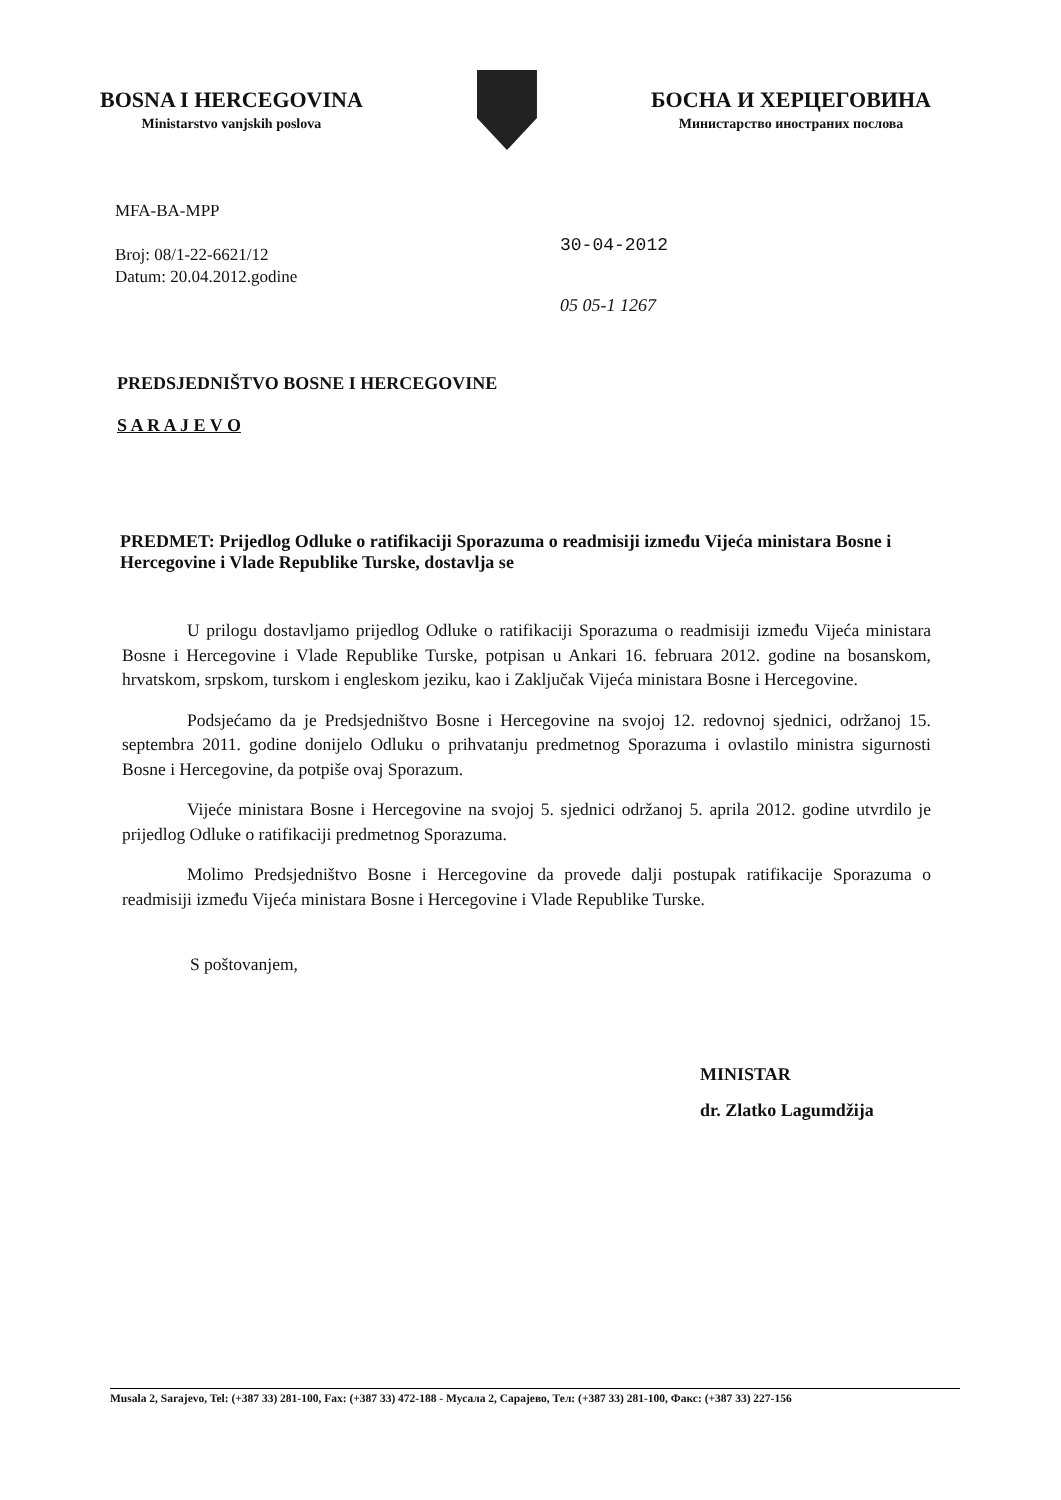BOSNA I HERCEGOVINA
Ministarstvo vanjskih poslova
БОСНА И ХЕРЦЕГОВИНА
Министарство иностраних послова
MFA-BA-MPP
Broj: 08/1-22-6621/12
Datum: 20.04.2012.godine
30-04-2012
05 05-1 1267
PREDSJEDNIŠTVO BOSNE I HERCEGOVINE
S A R A J E V O
PREDMET: Prijedlog Odluke o ratifikaciji Sporazuma o readmisiji između Vijeća ministara Bosne i Hercegovine i Vlade Republike Turske, dostavlja se
U prilogu dostavljamo prijedlog Odluke o ratifikaciji Sporazuma o readmisiji između Vijeća ministara Bosne i Hercegovine i Vlade Republike Turske, potpisan u Ankari 16. februara 2012. godine na bosanskom, hrvatskom, srpskom, turskom i engleskom jeziku, kao i Zaključak Vijeća ministara Bosne i Hercegovine.
Podsjećamo da je Predsjedništvo Bosne i Hercegovine na svojoj 12. redovnoj sjednici, održanoj 15. septembra 2011. godine donijelo Odluku o prihvatanju predmetnog Sporazuma i ovlastilo ministra sigurnosti Bosne i Hercegovine, da potpiše ovaj Sporazum.
Vijeće ministara Bosne i Hercegovine na svojoj 5. sjednici održanoj 5. aprila 2012. godine utvrdilo je prijedlog Odluke o ratifikaciji predmetnog Sporazuma.
Molimo Predsjedništvo Bosne i Hercegovine da provede dalji postupak ratifikacije Sporazuma o readmisiji između Vijeća ministara Bosne i Hercegovine i Vlade Republike Turske.
S poštovanjem,
MINISTAR
dr. Zlatko Lagumdžija
Musala 2, Sarajevo, Tel: (+387 33) 281-100, Fax: (+387 33) 472-188 - Мусала 2, Сарајево, Тел: (+387 33) 281-100, Факс: (+387 33) 227-156